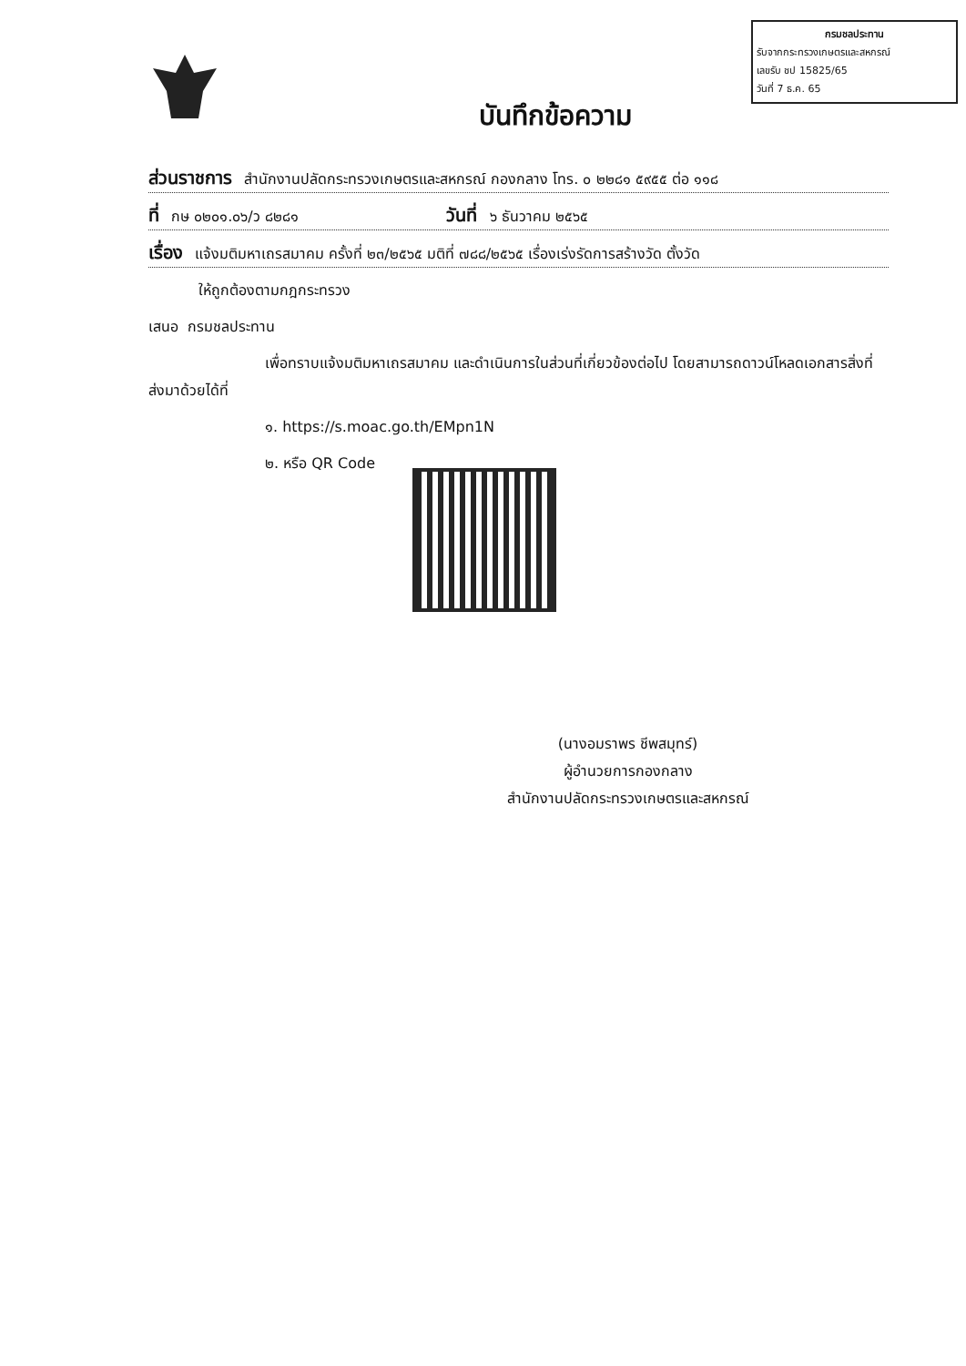กรมชลประทาน
รับจากกระทรวงเกษตรและสหกรณ์
เลขรับ ชป 15825/65
วันที่ 7 ธ.ค. 65
บันทึกข้อความ
ส่วนราชการ สำนักงานปลัดกระทรวงเกษตรและสหกรณ์ กองกลาง โทร. ๐ ๒๒๘๑ ๕๙๕๕ ต่อ ๑๑๘
ที่ กษ ๐๒๐๑.๐๖/ว ๘๒๘๑ วันที่ ๖ ธันวาคม ๒๕๖๕
เรื่อง แจ้งมติมหาเถรสมาคม ครั้งที่ ๒๓/๒๕๖๕ มติที่ ๗๘๘/๒๕๖๕ เรื่องเร่งรัดการสร้างวัด ตั้งวัด
ให้ถูกต้องตามกฎกระทรวง
เสนอ กรมชลประทาน
เพื่อทราบแจ้งมติมหาเถรสมาคม และดำเนินการในส่วนที่เกี่ยวข้องต่อไป โดยสามารถดาวน์โหลดเอกสารสิ่งที่ส่งมาด้วยได้ที่
๑. https://s.moac.go.th/EMpn1N
๒. หรือ QR Code
(นางอมราพร ชีพสมุทร์)
ผู้อำนวยการกองกลาง
สำนักงานปลัดกระทรวงเกษตรและสหกรณ์